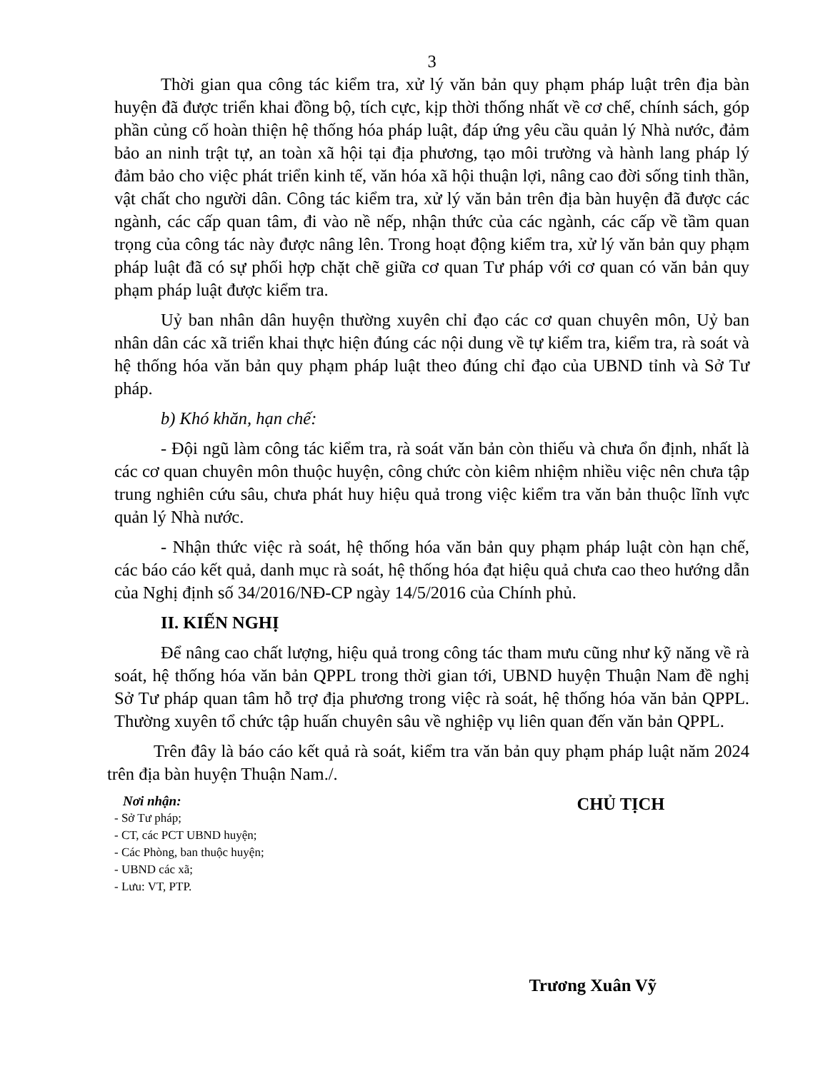3
Thời gian qua công tác kiểm tra, xử lý văn bản quy phạm pháp luật trên địa bàn huyện đã được triển khai đồng bộ, tích cực, kịp thời thống nhất về cơ chế, chính sách, góp phần củng cố hoàn thiện hệ thống hóa pháp luật, đáp ứng yêu cầu quản lý Nhà nước, đảm bảo an ninh trật tự, an toàn xã hội tại địa phương, tạo môi trường và hành lang pháp lý đảm bảo cho việc phát triển kinh tế, văn hóa xã hội thuận lợi, nâng cao đời sống tinh thần, vật chất cho người dân. Công tác kiểm tra, xử lý văn bản trên địa bàn huyện đã được các ngành, các cấp quan tâm, đi vào nề nếp, nhận thức của các ngành, các cấp về tầm quan trọng của công tác này được nâng lên. Trong hoạt động kiểm tra, xử lý văn bản quy phạm pháp luật đã có sự phối hợp chặt chẽ giữa cơ quan Tư pháp với cơ quan có văn bản quy phạm pháp luật được kiểm tra.
Uỷ ban nhân dân huyện thường xuyên chỉ đạo các cơ quan chuyên môn, Uỷ ban nhân dân các xã triển khai thực hiện đúng các nội dung về tự kiểm tra, kiểm tra, rà soát và hệ thống hóa văn bản quy phạm pháp luật theo đúng chỉ đạo của UBND tỉnh và Sở Tư pháp.
b) Khó khăn, hạn chế:
- Đội ngũ làm công tác kiểm tra, rà soát văn bản còn thiếu và chưa ổn định, nhất là các cơ quan chuyên môn thuộc huyện, công chức còn kiêm nhiệm nhiều việc nên chưa tập trung nghiên cứu sâu, chưa phát huy hiệu quả trong việc kiểm tra văn bản thuộc lĩnh vực quản lý Nhà nước.
- Nhận thức việc rà soát, hệ thống hóa văn bản quy phạm pháp luật còn hạn chế, các báo cáo kết quả, danh mục rà soát, hệ thống hóa đạt hiệu quả chưa cao theo hướng dẫn của Nghị định số 34/2016/NĐ-CP ngày 14/5/2016 của Chính phủ.
II. KIẾN NGHỊ
Để nâng cao chất lượng, hiệu quả trong công tác tham mưu cũng như kỹ năng về rà soát, hệ thống hóa văn bản QPPL trong thời gian tới, UBND huyện Thuận Nam đề nghị Sở Tư pháp quan tâm hỗ trợ địa phương trong việc rà soát, hệ thống hóa văn bản QPPL. Thường xuyên tổ chức tập huấn chuyên sâu về nghiệp vụ liên quan đến văn bản QPPL.
Trên đây là báo cáo kết quả rà soát, kiểm tra văn bản quy phạm pháp luật năm 2024 trên địa bàn huyện Thuận Nam./.
Nơi nhận:
- Sở Tư pháp;
- CT, các PCT UBND huyện;
- Các Phòng, ban thuộc huyện;
- UBND các xã;
- Lưu: VT, PTP.
CHỦ TỊCH
Trương Xuân Vỹ